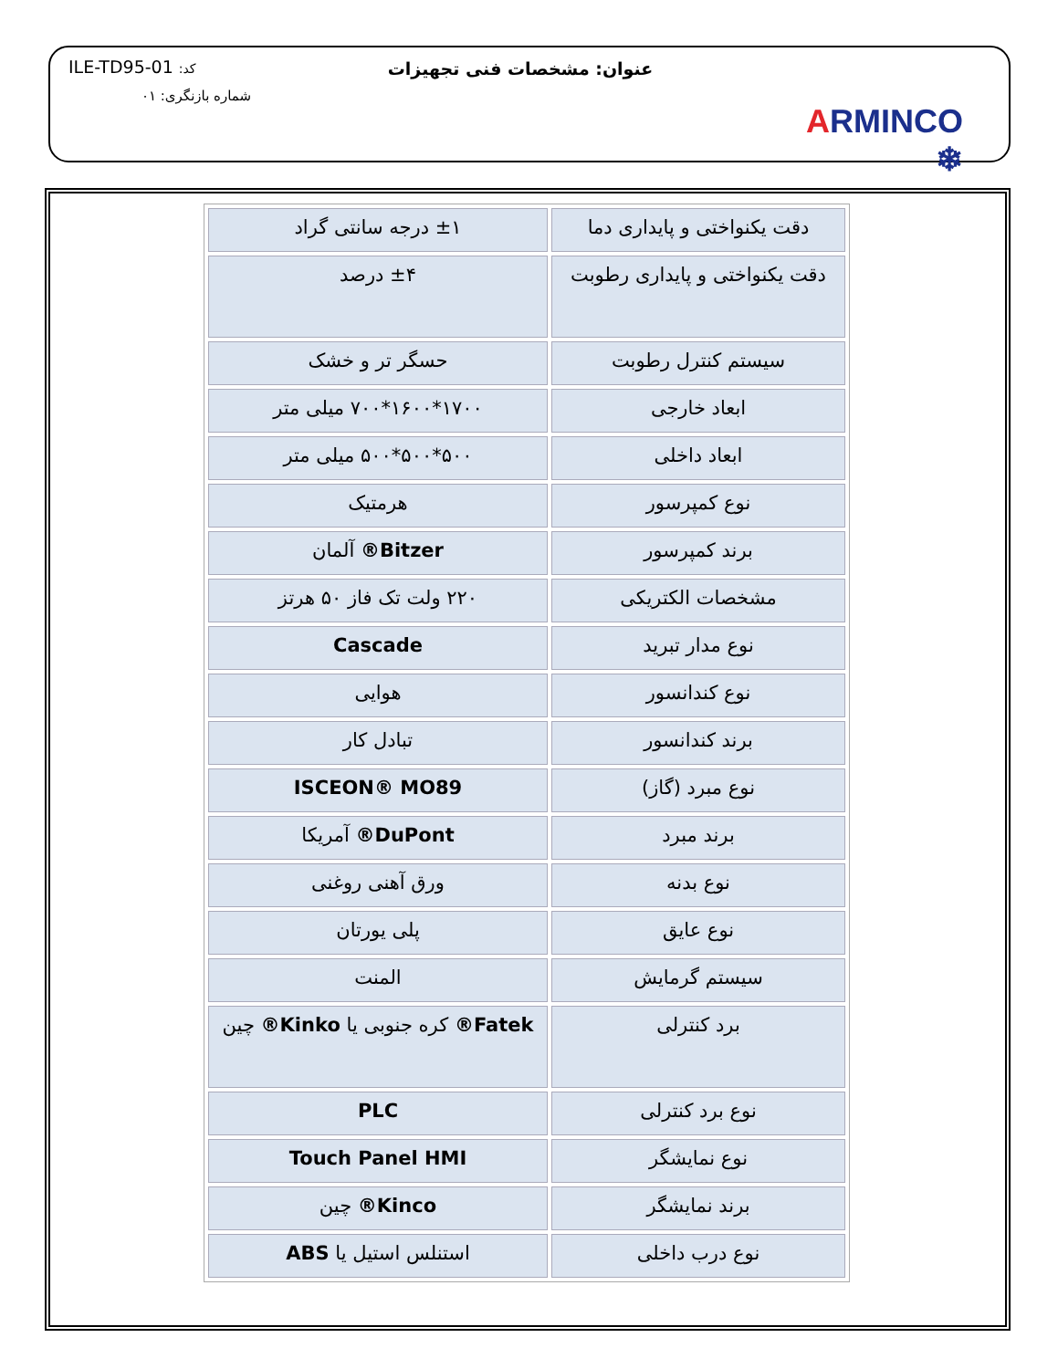ARMINCO ❄
عنوان: مشخصات فنی تجهیزات ILE-TD95-01 :کد
شماره بازنگری: ۰۱
| دقت یکنواختی و پایداری دما | ±۱ درجه سانتی گراد |
| دقت یکنواختی و پایداری رطوبت | ±۴ درصد |
| سیستم کنترل رطوبت | حسگر تر و خشک |
| ابعاد خارجی | ۱۷۰۰*۱۶۰۰*۷۰۰ میلی متر |
| ابعاد داخلی | ۵۰۰*۵۰۰*۵۰۰ میلی متر |
| نوع کمپرسور | هرمتیک |
| برند کمپرسور | Bitzer® آلمان |
| مشخصات الکتریکی | ۲۲۰ ولت تک فاز ۵۰ هرتز |
| نوع مدار تبرید | Cascade |
| نوع کندانسور | هوایی |
| برند کندانسور | تبادل کار |
| نوع مبرد (گاز) | ISCEON® MO89 |
| برند مبرد | DuPont® آمریکا |
| نوع بدنه | ورق آهنی روغنی |
| نوع عایق | پلی یورتان |
| سیستم گرمایش | المنت |
| برد کنترلی | Fatek® کره جنوبی یا Kinko® چین |
| نوع برد کنترلی | PLC |
| نوع نمایشگر | Touch Panel HMI |
| برند نمایشگر | Kinco® چین |
| نوع درب داخلی | استنلس استیل یا ABS |